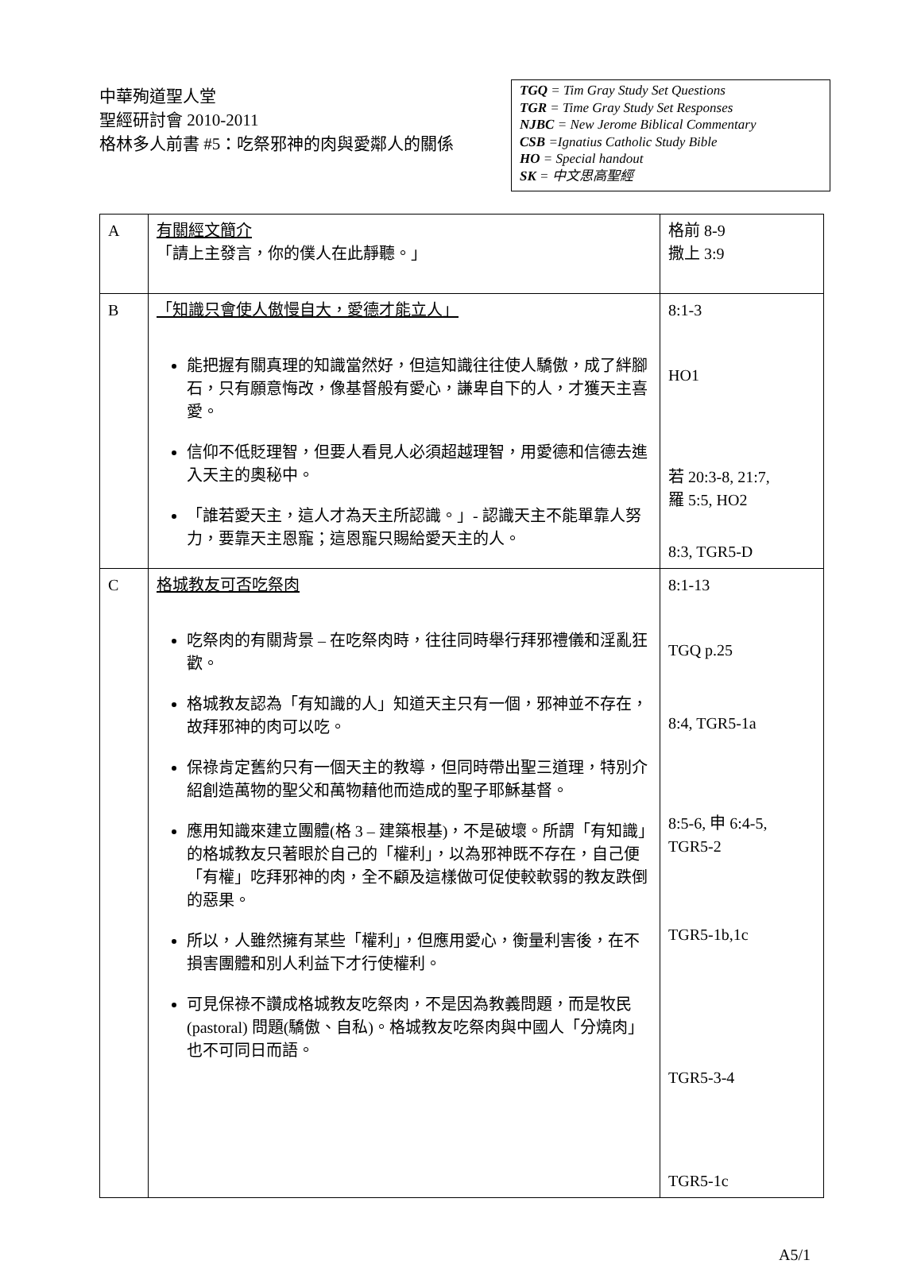中華殉道聖人堂
聖經研討會 2010-2011
格林多人前書 #5：吃祭邪神的肉與愛鄰人的關係
TGQ = Tim Gray Study Set Questions
TGR = Time Gray Study Set Responses
NJBC = New Jerome Biblical Commentary
CSB =Ignatius Catholic Study Bible
HO = Special handout
SK = 中文思高聖經
| A | 有關經文簡介 「請上主發言，你的僕人在此靜聽。」 | 格前 8-9 撒上 3:9 |
| B | 「知識只會使人傲慢自大，愛德才能立人」 能把握有關真理的知識當然好，但這知識往往使人驕傲，成了絆腳石，只有願意悔改，像基督般有愛心，謙卑自下的人，才獲天主喜愛。 信仰不低貶理智，但要人看見人必須超越理智，用愛德和信德去進入天主的奧秘中。 「誰若愛天主，這人才為天主所認識。」- 認識天主不能單靠人努力，要靠天主恩寵；這恩寵只賜給愛天主的人。 | 8:1-3 HO1 若 20:3-8, 21:7, 羅 5:5, HO2 8:3, TGR5-D |
| C | 格城教友可否吃祭肉 吃祭肉的有關背景 – 在吃祭肉時，往往同時舉行拜邪禮儀和淫亂狂歡。 格城教友認為「有知識的人」知道天主只有一個，邪神並不存在，故拜邪神的肉可以吃。 保祿肯定舊約只有一個天主的教導，但同時帶出聖三道理，特別介紹創造萬物的聖父和萬物藉他而造成的聖子耶穌基督。 應用知識來建立團體(格 3 – 建築根基)，不是破壞。所謂「有知識」的格城教友只著眼於自己的「權利」，以為邪神既不存在，自己便「有權」吃拜邪神的肉，全不顧及這樣做可促使較軟弱的教友跌倒的惡果。 所以，人雖然擁有某些「權利」，但應用愛心，衡量利害後，在不損害團體和別人利益下才行使權利。 可見保祿不讚成格城教友吃祭肉，不是因為教義問題，而是牧民(pastoral) 問題(驕傲、自私)。格城教友吃祭肉與中國人「分燒肉」也不可同日而語。 | 8:1-13 TGQ p.25 8:4, TGR5-1a 8:5-6, 申 6:4-5, TGR5-2 TGR5-1b,1c TGR5-3-4 TGR5-1c |
A5/1